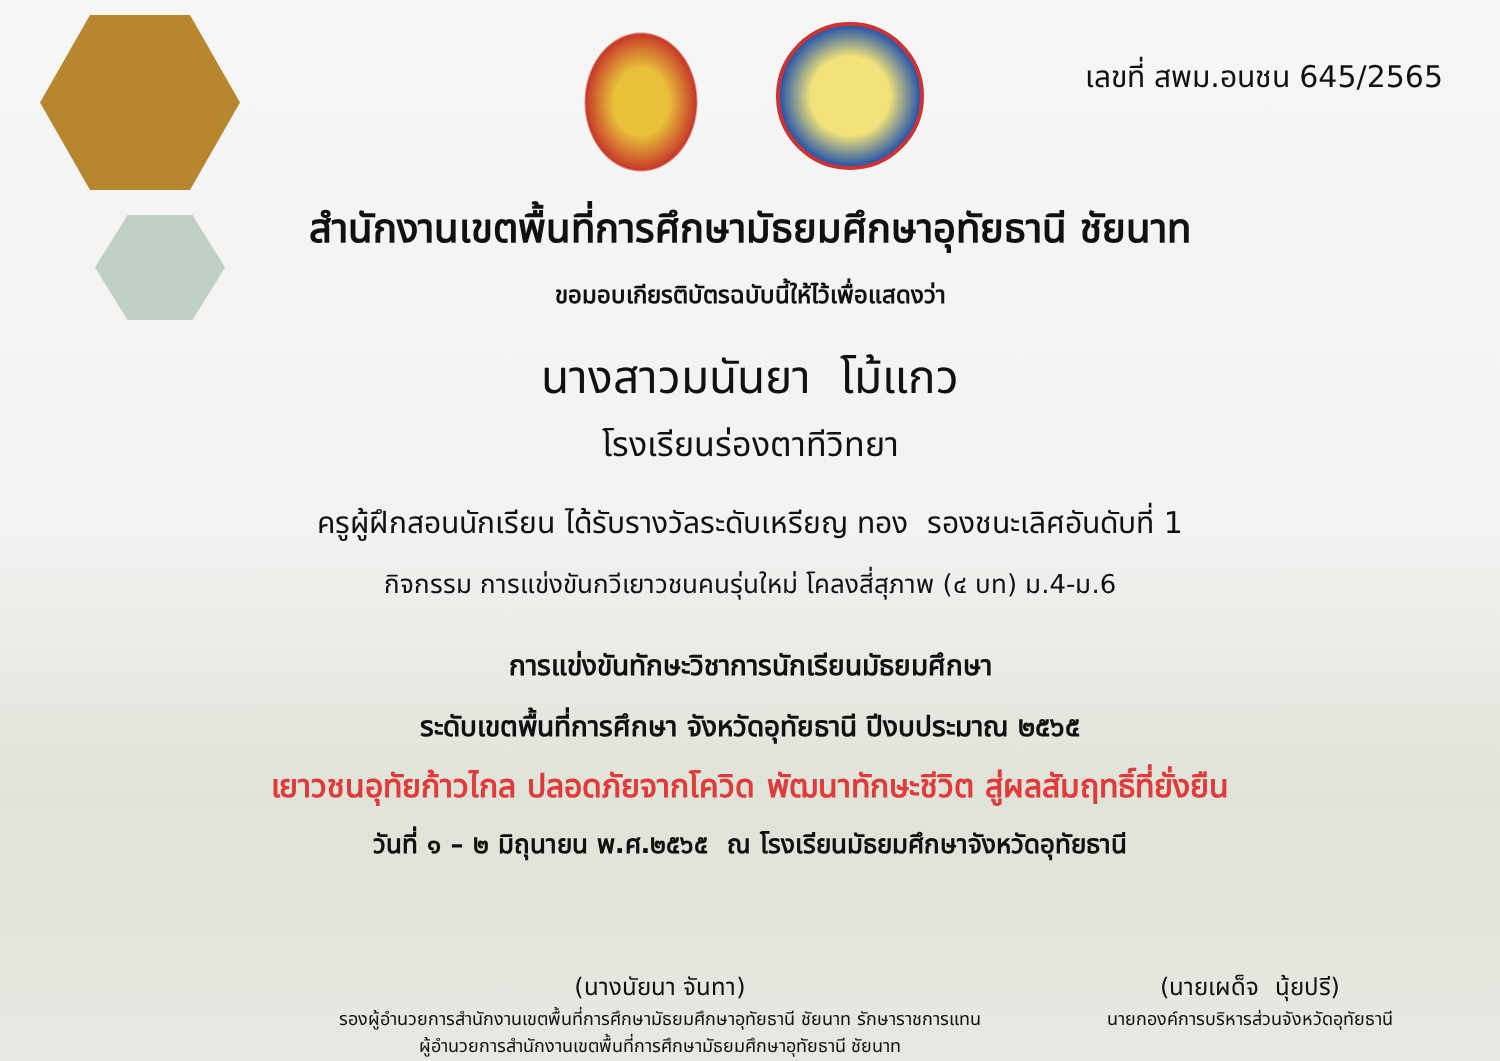เลขที่ สพม.อนชน 645/2565
สำนักงานเขตพื้นที่การศึกษามัธยมศึกษาอุทัยธานี ชัยนาท
ขอมอบเกียรติบัตรฉบับนี้ให้ไว้เพื่อแสดงว่า
นางสาวมนันยา โม้แกว
โรงเรียนร่องตาทีวิทยา
ครูผู้ฝึกสอนนักเรียน ได้รับรางวัลระดับเหรียญ ทอง รองชนะเลิศอันดับที่ 1
กิจกรรม การแข่งขันกวีเยาวชนคนรุ่นใหม่ โคลงสี่สุภาพ (๔ บท) ม.4-ม.6
การแข่งขันทักษะวิชาการนักเรียนมัธยมศึกษา
ระดับเขตพื้นที่การศึกษา จังหวัดอุทัยธานี ปีงบประมาณ ๒๕๖๕
เยาวชนอุทัยก้าวไกล ปลอดภัยจากโควิด พัฒนาทักษะชีวิต สู่ผลสัมฤทธิ์ที่ยั่งยืน
วันที่ ๑ – ๒ มิถุนายน พ.ศ.๒๕๖๕ ณ โรงเรียนมัธยมศึกษาจังหวัดอุทัยธานี
(นางนัยนา จันทา)
รองผู้อำนวยการสำนักงานเขตพื้นที่การศึกษามัธยมศึกษาอุทัยธานี ชัยนาท รักษาราชการแทน
ผู้อำนวยการสำนักงานเขตพื้นที่การศึกษามัธยมศึกษาอุทัยธานี ชัยนาท
(นายเผด็จ นุ้ยปรี)
นายกองค์การบริหารส่วนจังหวัดอุทัยธานี